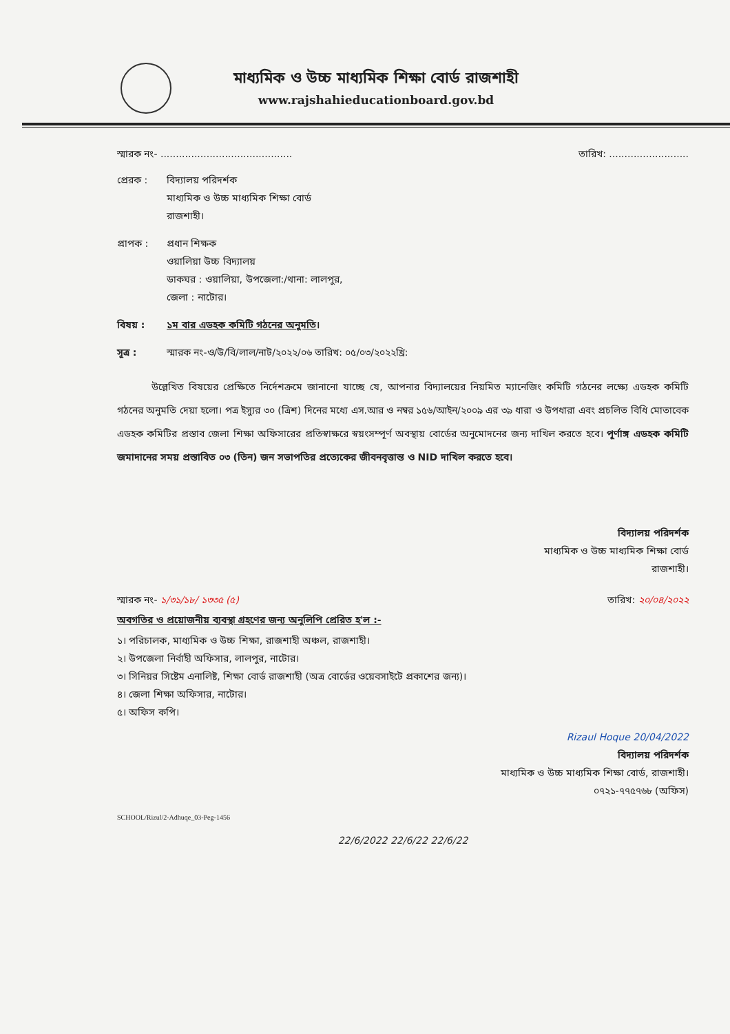মাধ্যমিক ও উচ্চ মাধ্যমিক শিক্ষা বোর্ড রাজশাহী
www.rajshahieducationboard.gov.bd
স্মারক নং- ........................................... তারিখ: ..........................
প্রেরক : বিদ্যালয় পরিদর্শক
মাধ্যমিক ও উচ্চ মাধ্যমিক শিক্ষা বোর্ড
রাজশাহী।
প্রাপক : প্রধান শিক্ষক
ওয়ালিয়া উচ্চ বিদ্যালয়
ডাকঘর : ওয়ালিয়া, উপজেলা:/থানা: লালপুর,
জেলা : নাটোর।
বিষয় : ১ম বার এডহক কমিটি গঠনের অনুমতি।
সূত্র : স্মারক নং-ও/উ/বি/লাল/নাট/২০২২/০৬ তারিখ: ০৫/০৩/২০২২খ্রি:
উল্লেখিত বিষয়ের প্রেক্ষিতে নির্দেশক্রমে জানানো যাচ্ছে যে, আপনার বিদ্যালয়ের নিয়মিত ম্যানেজিং কমিটি গঠনের লক্ষ্যে এডহক কমিটি গঠনের অনুমতি দেয়া হলো। পত্র ইস্যুর ৩০ (ত্রিশ) দিনের মধ্যে এস.আর ও নম্বর ১৫৬/আইন/২০০৯ এর ৩৯ ধারা ও উপধারা এবং প্রচলিত বিধি মোতাবেক এডহক কমিটির প্রস্তাব জেলা শিক্ষা অফিসারের প্রতিস্বাক্ষরে স্বয়ংসম্পূর্ণ অবস্থায় বোর্ডের অনুমোদনের জন্য দাখিল করতে হবে। পূর্ণাঙ্গ এডহক কমিটি জমাদানের সময় প্রস্তাবিত ০৩ (তিন) জন সভাপতির প্রত্যেকের জীবনবৃত্তান্ত ও NID দাখিল করতে হবে।
বিদ্যালয় পরিদর্শক
মাধ্যমিক ও উচ্চ মাধ্যমিক শিক্ষা বোর্ড
রাজশাহী।
স্মারক নং- ১/৩১/১৮/ ১৩৩৫ (৫) তারিখ: ২০/০৪/২০২২
অবগতির ও প্রয়োজনীয় ব্যবস্থা গ্রহণের জন্য অনুলিপি প্রেরিত হ'ল :-
১। পরিচালক, মাধ্যমিক ও উচ্চ শিক্ষা, রাজশাহী অঞ্চল, রাজশাহী।
২। উপজেলা নির্বাহী অফিসার, লালপুর, নাটোর।
৩। সিনিয়র সিষ্টেম এনালিষ্ট, শিক্ষা বোর্ড রাজশাহী (অত্র বোর্ডের ওয়েবসাইটে প্রকাশের জন্য)।
৪। জেলা শিক্ষা অফিসার, নাটোর।
৫। অফিস কপি।
Rizaul Hoque 20/04/2022
বিদ্যালয় পরিদর্শক
মাধ্যমিক ও উচ্চ মাধ্যমিক শিক্ষা বোর্ড, রাজশাহী।
০৭২১-৭৭৫৭৬৮ (অফিস)
SCHOOL/Rizul/2-Adhuqe_03-Peg-1456
22/6/2022 22/6/22 22/6/22